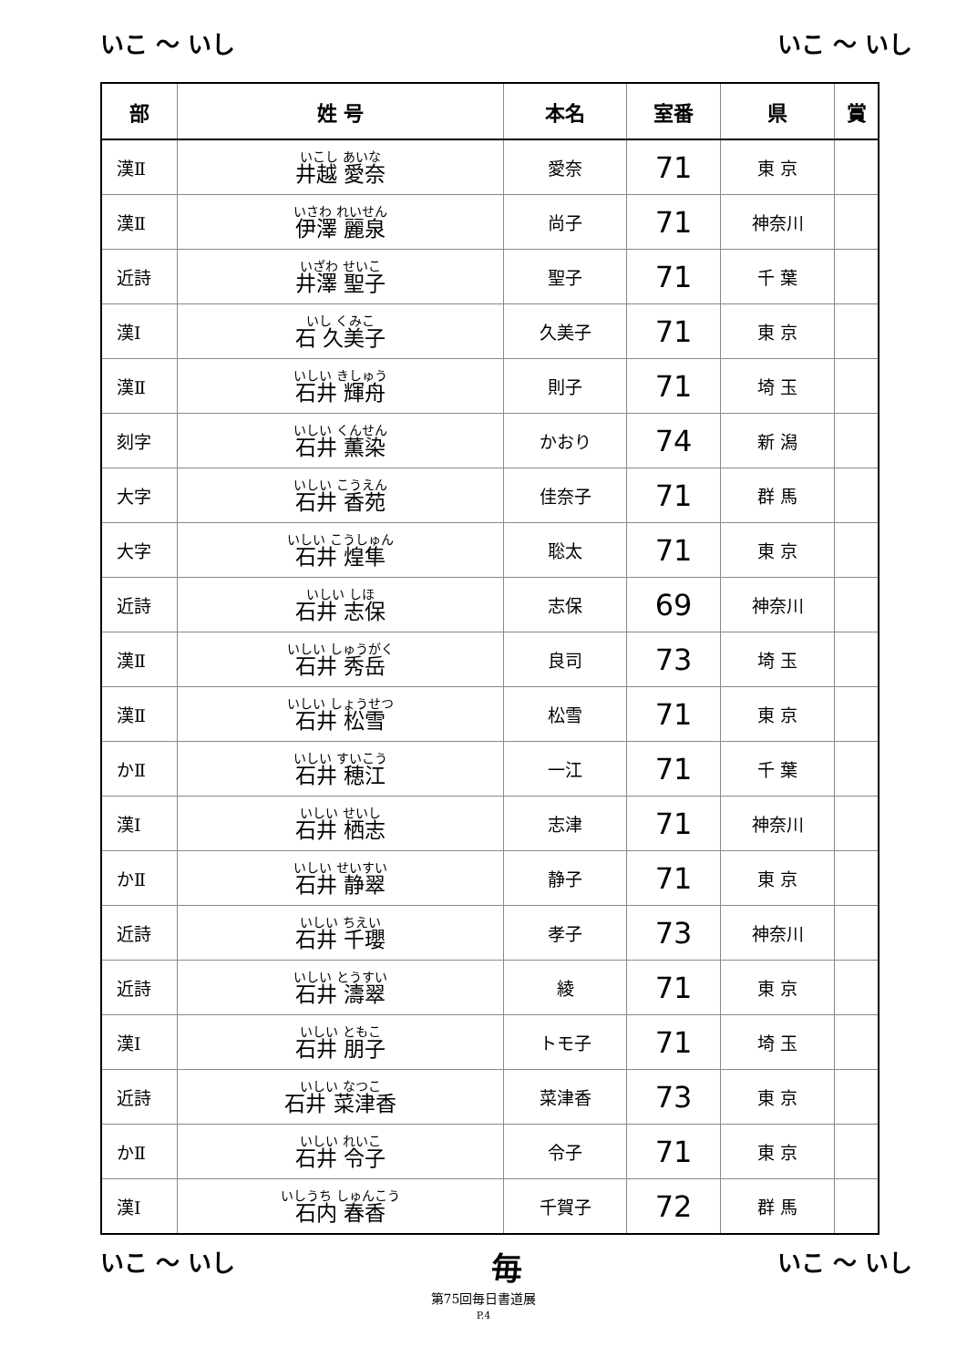いこ ～ いし いこ ～ いし
| 部 | 姓 号 | 本名 | 室番 | 県 | 賞 |
| --- | --- | --- | --- | --- | --- |
| 漢Ⅱ | いこし あいな 井越 愛奈 | 愛奈 | 71 | 東 京 | |
| 漢Ⅱ | いさわ れいせん 伊澤 麗泉 | 尚子 | 71 | 神奈川 | |
| 近詩 | いざわ せいこ 井澤 聖子 | 聖子 | 71 | 千 葉 | |
| 漢Ⅰ | いし くみこ 石 久美子 | 久美子 | 71 | 東 京 | |
| 漢Ⅱ | いしい きしゅう 石井 輝舟 | 則子 | 71 | 埼 玉 | |
| 刻字 | いしい くんせん 石井 薫染 | かおり | 74 | 新 潟 | |
| 大字 | いしい こうえん 石井 香苑 | 佳奈子 | 71 | 群 馬 | |
| 大字 | いしい こうしゅん 石井 煌隼 | 聡太 | 71 | 東 京 | |
| 近詩 | いしい しほ 石井 志保 | 志保 | 69 | 神奈川 | |
| 漢Ⅱ | いしい しゅうがく 石井 秀岳 | 良司 | 73 | 埼 玉 | |
| 漢Ⅱ | いしい しょうせつ 石井 松雪 | 松雪 | 71 | 東 京 | |
| かⅡ | いしい すいこう 石井 穂江 | 一江 | 71 | 千 葉 | |
| 漢Ⅰ | いしい せいし 石井 栖志 | 志津 | 71 | 神奈川 | |
| かⅡ | いしい せいすい 石井 静翠 | 静子 | 71 | 東 京 | |
| 近詩 | いしい ちえい 石井 千瓔 | 孝子 | 73 | 神奈川 | |
| 近詩 | いしい とうすい 石井 濤翠 | 綾 | 71 | 東 京 | |
| 漢Ⅰ | いしい ともこ 石井 朋子 | トモ子 | 71 | 埼 玉 | |
| 近詩 | いしい なつこ 石井 菜津香 | 菜津香 | 73 | 東 京 | |
| かⅡ | いしい れいこ 石井 令子 | 令子 | 71 | 東 京 | |
| 漢Ⅰ | いしうち しゅんこう 石内 春香 | 千賀子 | 72 | 群 馬 | |
いこ ～ いし 毎 いこ ～ いし
第75回毎日書道展
P.4